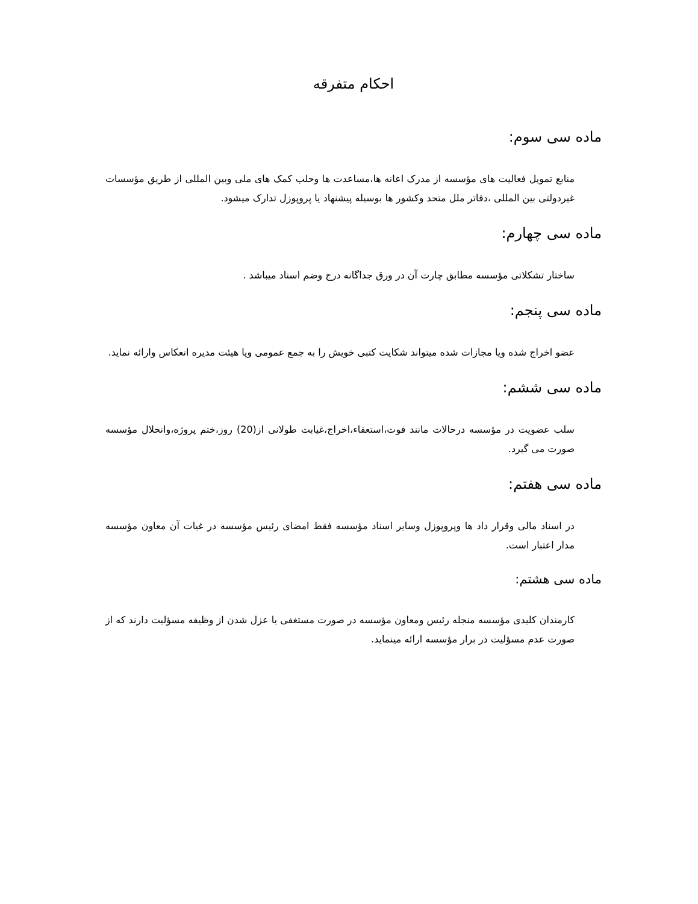احکام متفرقه
ماده سی سوم:
منابع تمویل فعالیت های مؤسسه از مدرک اعانه ها،مساعدت ها وحلب کمک های ملی وبین المللی از طریق مؤسسات غیردولتی بین المللی ،دفاتر ملل متحد وکشور ها بوسیله پیشنهاد یا پروپوزل تدارک میشود.
ماده سی چهارم:
ساختار تشکلاتی مؤسسه مطابق چارت آن در ورق جداگانه درج وضم اسناد میباشد .
ماده سی پنجم:
عضو اخراج شده ویا مجازات شده میتواند شکایت کتبی خویش را به جمع عمومی ویا هیئت مدیره انعکاس وارائه نماید.
ماده سی ششم:
سلب عضویت در مؤسسه درحالات مانند فوت،استعفاء،اخراج،غیابت طولانی از(20) روز،ختم پروژه،وانحلال مؤسسه صورت می گیرد.
ماده سی هفتم:
در اسناد مالی وقرار داد ها وپروپوزل وسایر اسناد مؤسسه فقط امضای رئیس مؤسسه در غیات آن معاون مؤسسه مدار اعتبار است.
ماده سی هشتم:
کارمندان کلیدی مؤسسه منجله رئیس ومعاون مؤسسه در صورت مستغفی یا عزل شدن از وظیفه مسؤلیت دارند که از صورت عدم مسؤلیت در برار مؤسسه ارائه مینماید.